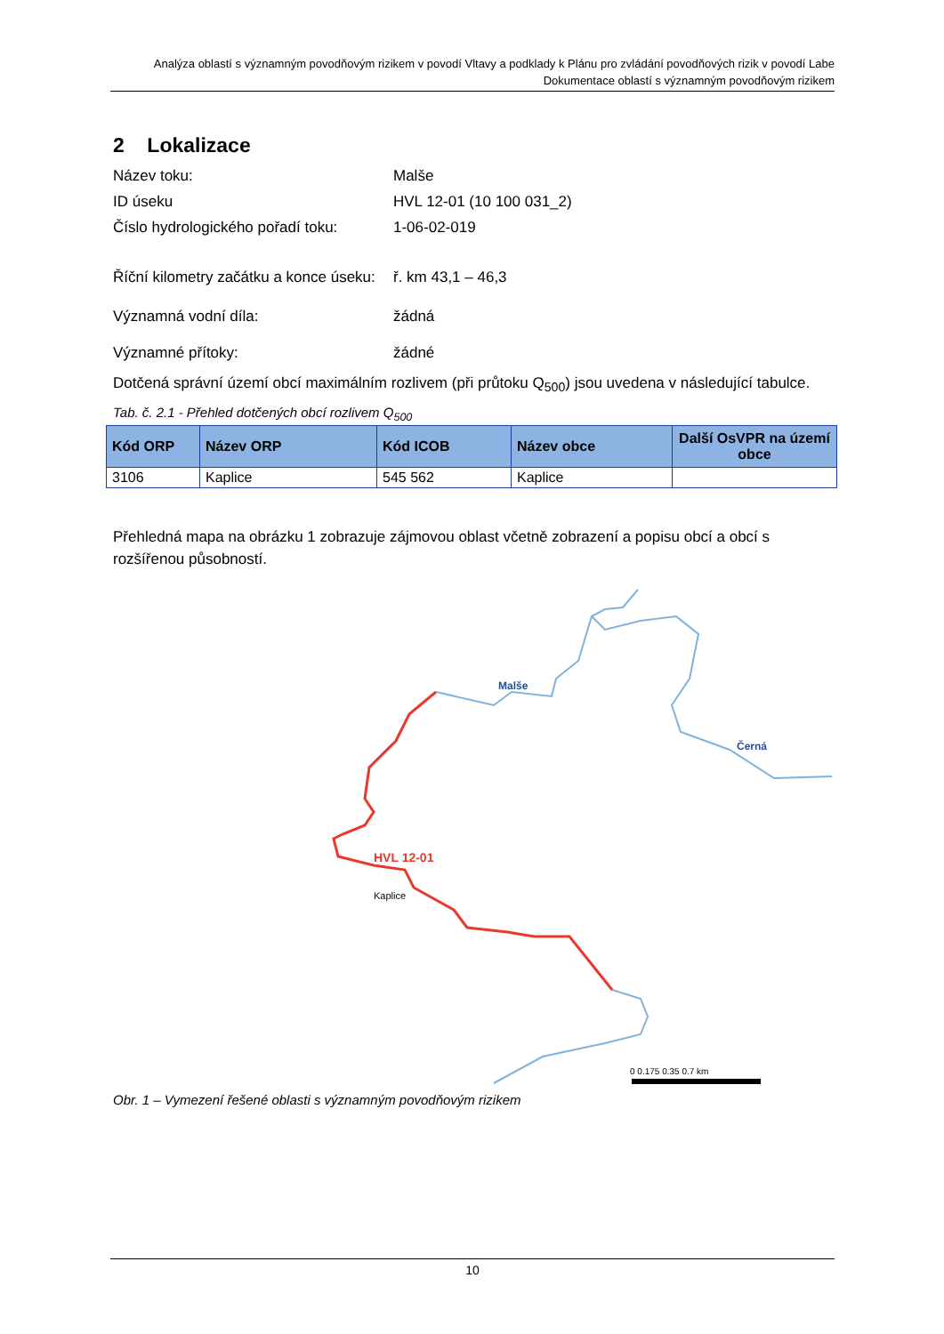Analýza oblastí s významným povodňovým rizikem v povodí Vltavy a podklady k Plánu pro zvládání povodňových rizik v povodí Labe
Dokumentace oblastí s významným povodňovým rizikem
2 Lokalizace
Název toku: Malše
ID úseku HVL 12-01 (10 100 031_2)
Číslo hydrologického pořadí toku: 1-06-02-019
Říční kilometry začátku a konce úseku: ř. km 43,1 – 46,3
Významná vodní díla: žádná
Významné přítoky: žádné
Dotčená správní území obcí maximálním rozlivem (při průtoku Q<sub>500</sub>) jsou uvedena v následující tabulce.
Tab. č. 2.1 - Přehled dotčených obcí rozlivem Q<sub>500</sub>
| Kód ORP | Název ORP | Kód ICOB | Název obce | Další OsVPR na území obce |
| --- | --- | --- | --- | --- |
| 3106 | Kaplice | 545 562 | Kaplice | |
Přehledná mapa na obrázku 1 zobrazuje zájmovou oblast včetně zobrazení a popisu obcí a obcí s rozšířenou působností.
Malše
Černá
HVL 12-01
Kaplice
0 0.175 0.35 0.7 km
Obr. 1 – Vymezení řešené oblasti s významným povodňovým rizikem
10